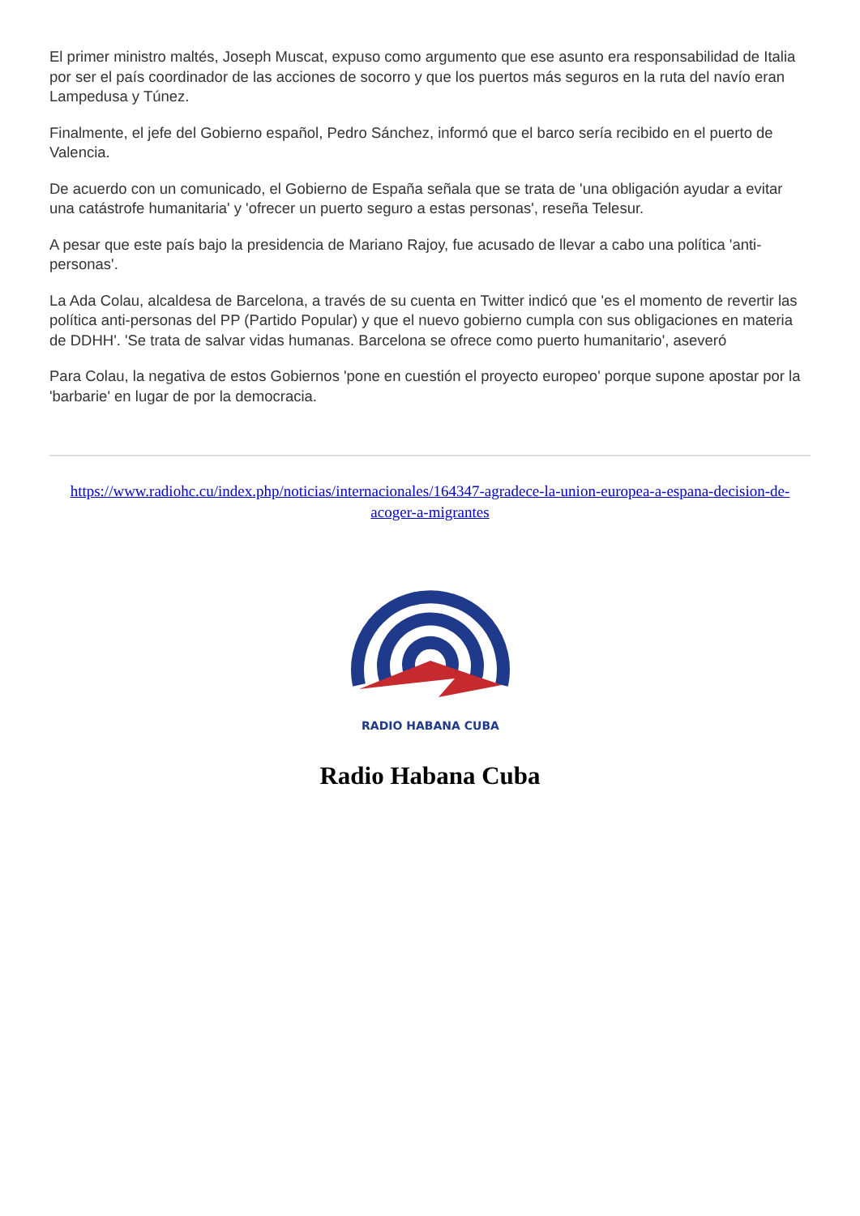El primer ministro maltés, Joseph Muscat, expuso como argumento que ese asunto era responsabilidad de Italia por ser el país coordinador de las acciones de socorro y que los puertos más seguros en la ruta del navío eran Lampedusa y Túnez.
Finalmente, el jefe del Gobierno español, Pedro Sánchez, informó que el barco sería recibido en el puerto de Valencia.
De acuerdo con un comunicado, el Gobierno de España señala que se trata de 'una obligación ayudar a evitar una catástrofe humanitaria' y 'ofrecer un puerto seguro a estas personas', reseña Telesur.
A pesar que este país bajo la presidencia de Mariano Rajoy, fue acusado de llevar a cabo una política 'anti-personas'.
La Ada Colau, alcaldesa de Barcelona, a través de su cuenta en Twitter indicó que 'es el momento de revertir las política anti-personas del PP (Partido Popular) y que el nuevo gobierno cumpla con sus obligaciones en materia de DDHH'. 'Se trata de salvar vidas humanas. Barcelona se ofrece como puerto humanitario', aseveró
Para Colau, la negativa de estos Gobiernos 'pone en cuestión el proyecto europeo' porque supone apostar por la 'barbarie' en lugar de por la democracia.
https://www.radiohc.cu/index.php/noticias/internacionales/164347-agradece-la-union-europea-a-espana-decision-de-acoger-a-migrantes
RADIO HABANA CUBA
Radio Habana Cuba